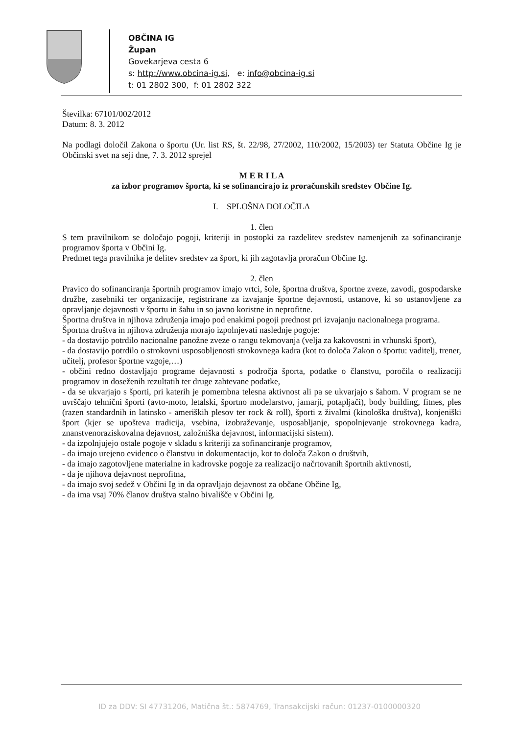OBČINA IG
Župan
Govekarjeva cesta 6
s: http://www.obcina-ig.si, e: info@obcina-ig.si
t: 01 2802 300, f: 01 2802 322
Številka: 67101/002/2012
Datum: 8. 3. 2012
Na podlagi določil Zakona o športu (Ur. list RS, št. 22/98, 27/2002, 110/2002, 15/2003) ter Statuta Občine Ig je Občinski svet na seji dne, 7. 3. 2012 sprejel
M E R I L A
za izbor programov športa, ki se sofinancirajo iz proračunskih sredstev Občine Ig.
I. SPLOŠNA DOLOČILA
1. člen
S tem pravilnikom se določajo pogoji, kriteriji in postopki za razdelitev sredstev namenjenih za sofinanciranje programov športa v Občini Ig.
Predmet tega pravilnika je delitev sredstev za šport, ki jih zagotavlja proračun Občine Ig.
2. člen
Pravico do sofinanciranja športnih programov imajo vrtci, šole, športna društva, športne zveze, zavodi, gospodarske družbe, zasebniki ter organizacije, registrirane za izvajanje športne dejavnosti, ustanove, ki so ustanovljene za opravljanje dejavnosti v športu in šahu in so javno koristne in neprofitne.
Športna društva in njihova združenja imajo pod enakimi pogoji prednost pri izvajanju nacionalnega programa.
Športna društva in njihova združenja morajo izpolnjevati naslednje pogoje:
- da dostavijo potrdilo nacionalne panožne zveze o rangu tekmovanja (velja za kakovostni in vrhunski šport),
- da dostavijo potrdilo o strokovni usposobljenosti strokovnega kadra (kot to določa Zakon o športu: vaditelj, trener, učitelj, profesor športne vzgoje,…)
- občini redno dostavljajo programe dejavnosti s področja športa, podatke o članstvu, poročila o realizaciji programov in doseženih rezultatih ter druge zahtevane podatke,
- da se ukvarjajo s športi, pri katerih je pomembna telesna aktivnost ali pa se ukvarjajo s šahom. V program se ne uvrščajo tehnični športi (avto-moto, letalski, športno modelarstvo, jamarji, potapljači), body building, fitnes, ples (razen standardnih in latinsko - ameriških plesov ter rock & roll), športi z živalmi (kinološka društva), konjeniški šport (kjer se upošteva tradicija, vsebina, izobraževanje, usposabljanje, spopolnjevanje strokovnega kadra, znanstvenoraziskovalna dejavnost, založniška dejavnost, informacijski sistem).
- da izpolnjujejo ostale pogoje v skladu s kriteriji za sofinanciranje programov,
- da imajo urejeno evidenco o članstvu in dokumentacijo, kot to določa Zakon o društvih,
- da imajo zagotovljene materialne in kadrovske pogoje za realizacijo načrtovanih športnih aktivnosti,
- da je njihova dejavnost neprofitna,
- da imajo svoj sedež v Občini Ig in da opravljajo dejavnost za občane Občine Ig,
- da ima vsaj 70% članov društva stalno bivališče v Občini Ig.
ID za DDV: SI 47731206, Matična št.: 5874769, Transakcijski račun: 01237-0100000320